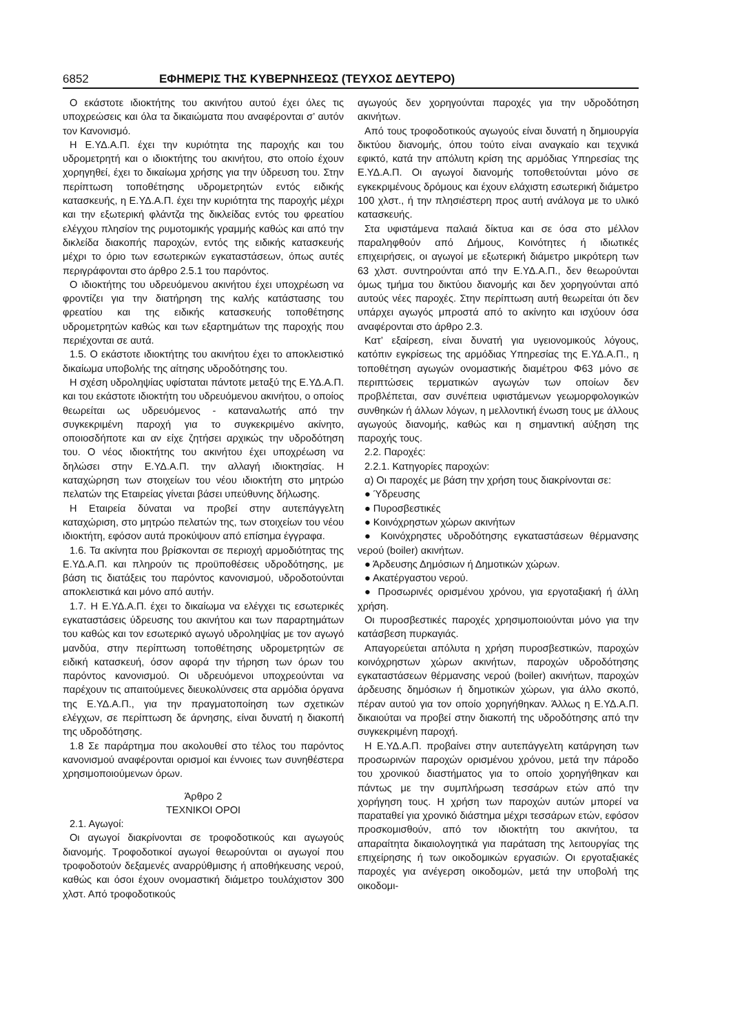6852 ΕΦΗΜΕΡΙΣ ΤΗΣ ΚΥΒΕΡΝΗΣΕΩΣ (ΤΕΥΧΟΣ ΔΕΥΤΕΡΟ)
Ο εκάστοτε ιδιοκτήτης του ακινήτου αυτού έχει όλες τις υποχρεώσεις και όλα τα δικαιώματα που αναφέρονται σ’ αυτόν τον Κανονισμό.
Η Ε.ΥΔ.Α.Π. έχει την κυριότητα της παροχής και του υδρομετρητή και ο ιδιοκτήτης του ακινήτου, στο οποίο έχουν χορηγηθεί, έχει το δικαίωμα χρήσης για την ύδρευση του. Στην περίπτωση τοποθέτησης υδρομετρητών εντός ειδικής κατασκευής, η Ε.ΥΔ.Α.Π. έχει την κυριότητα της παροχής μέχρι και την εξωτερική φλάντζα της δικλείδας εντός του φρεατίου ελέγχου πλησίον της ρυμοτομικής γραμμής καθώς και από την δικλείδα διακοπής παροχών, εντός της ειδικής κατασκευής μέχρι το όριο των εσωτερικών εγκαταστάσεων, όπως αυτές περιγράφονται στο άρθρο 2.5.1 του παρόντος.
Ο ιδιοκτήτης του υδρευόμενου ακινήτου έχει υποχρέωση να φροντίζει για την διατήρηση της καλής κατάστασης του φρεατίου και της ειδικής κατασκευής τοποθέτησης υδρομετρητών καθώς και των εξαρτημάτων της παροχής που περιέχονται σε αυτά.
1.5. Ο εκάστοτε ιδιοκτήτης του ακινήτου έχει το αποκλειστικό δικαίωμα υποβολής της αίτησης υδροδότησης του.
Η σχέση υδροληψίας υφίσταται πάντοτε μεταξύ της Ε.ΥΔ.Α.Π. και του εκάστοτε ιδιοκτήτη του υδρευόμενου ακινήτου, ο οποίος θεωρείται ως υδρευόμενος - καταναλωτής από την συγκεκριμένη παροχή για το συγκεκριμένο ακίνητο, οποιοσδήποτε και αν είχε ζητήσει αρχικώς την υδροδότηση του. Ο νέος ιδιοκτήτης του ακινήτου έχει υποχρέωση να δηλώσει στην Ε.ΥΔ.Α.Π. την αλλαγή ιδιοκτησίας. Η καταχώρηση των στοιχείων του νέου ιδιοκτήτη στο μητρώο πελατών της Εταιρείας γίνεται βάσει υπεύθυνης δήλωσης.
Η Εταιρεία δύναται να προβεί στην αυτεπάγγελτη καταχώριση, στο μητρώο πελατών της, των στοιχείων του νέου ιδιοκτήτη, εφόσον αυτά προκύψουν από επίσημα έγγραφα.
1.6. Τα ακίνητα που βρίσκονται σε περιοχή αρμοδιότητας της Ε.ΥΔ.Α.Π. και πληρούν τις προϋποθέσεις υδροδότησης, με βάση τις διατάξεις του παρόντος κανονισμού, υδροδοτούνται αποκλειστικά και μόνο από αυτήν.
1.7. Η Ε.ΥΔ.Α.Π. έχει το δικαίωμα να ελέγχει τις εσωτερικές εγκαταστάσεις ύδρευσης του ακινήτου και των παραρτημάτων του καθώς και τον εσωτερικό αγωγό υδροληψίας με τον αγωγό μανδύα, στην περίπτωση τοποθέτησης υδρομετρητών σε ειδική κατασκευή, όσον αφορά την τήρηση των όρων του παρόντος κανονισμού. Οι υδρευόμενοι υποχρεούνται να παρέχουν τις απαιτούμενες διευκολύνσεις στα αρμόδια όργανα της Ε.ΥΔ.Α.Π., για την πραγματοποίηση των σχετικών ελέγχων, σε περίπτωση δε άρνησης, είναι δυνατή η διακοπή της υδροδότησης.
1.8 Σε παράρτημα που ακολουθεί στο τέλος του παρόντος κανονισμού αναφέρονται ορισμοί και έννοιες των συνηθέστερα χρησιμοποιούμενων όρων.
Άρθρο 2
ΤΕΧΝΙΚΟΙ ΟΡΟΙ
2.1. Αγωγοί:
Οι αγωγοί διακρίνονται σε τροφοδοτικούς και αγωγούς διανομής. Τροφοδοτικοί αγωγοί θεωρούνται οι αγωγοί που τροφοδοτούν δεξαμενές αναρρύθμισης ή αποθήκευσης νερού, καθώς και όσοι έχουν ονομαστική διάμετρο τουλάχιστον 300 χλστ. Από τροφοδοτικούς
αγωγούς δεν χορηγούνται παροχές για την υδροδότηση ακινήτων.
Από τους τροφοδοτικούς αγωγούς είναι δυνατή η δημιουργία δικτύου διανομής, όπου τούτο είναι αναγκαίο και τεχνικά εφικτό, κατά την απόλυτη κρίση της αρμόδιας Υπηρεσίας της Ε.ΥΔ.Α.Π. Οι αγωγοί διανομής τοποθετούνται μόνο σε εγκεκριμένους δρόμους και έχουν ελάχιστη εσωτερική διάμετρο 100 χλστ., ή την πλησιέστερη προς αυτή ανάλογα με το υλικό κατασκευής.
Στα υφιστάμενα παλαιά δίκτυα και σε όσα στο μέλλον παραληφθούν από Δήμους, Κοινότητες ή ιδιωτικές επιχειρήσεις, οι αγωγοί με εξωτερική διάμετρο μικρότερη των 63 χλστ. συντηρούνται από την Ε.ΥΔ.Α.Π., δεν θεωρούνται όμως τμήμα του δικτύου διανομής και δεν χορηγούνται από αυτούς νέες παροχές. Στην περίπτωση αυτή θεωρείται ότι δεν υπάρχει αγωγός μπροστά από το ακίνητο και ισχύουν όσα αναφέρονται στο άρθρο 2.3.
Κατ’ εξαίρεση, είναι δυνατή για υγειονομικούς λόγους, κατόπιν εγκρίσεως της αρμόδιας Υπηρεσίας της Ε.ΥΔ.Α.Π., η τοποθέτηση αγωγών ονομαστικής διαμέτρου Φ63 μόνο σε περιπτώσεις τερματικών αγωγών των οποίων δεν προβλέπεται, σαν συνέπεια υφιστάμενων γεωμορφολογικών συνθηκών ή άλλων λόγων, η μελλοντική ένωση τους με άλλους αγωγούς διανομής, καθώς και η σημαντική αύξηση της παροχής τους.
2.2. Παροχές:
2.2.1. Κατηγορίες παροχών:
α) Οι παροχές με βάση την χρήση τους διακρίνονται σε:
● Ύδρευσης
● Πυροσβεστικές
● Κοινόχρηστων χώρων ακινήτων
● Κοινόχρηστες υδροδότησης εγκαταστάσεων θέρμανσης νερού (boiler) ακινήτων.
● Άρδευσης Δημόσιων ή Δημοτικών χώρων.
● Ακατέργαστου νερού.
● Προσωρινές ορισμένου χρόνου, για εργοταξιακή ή άλλη χρήση.
Οι πυροσβεστικές παροχές χρησιμοποιούνται μόνο για την κατάσβεση πυρκαγιάς.
Απαγορεύεται απόλυτα η χρήση πυροσβεστικών, παροχών κοινόχρηστων χώρων ακινήτων, παροχών υδροδότησης εγκαταστάσεων θέρμανσης νερού (boiler) ακινήτων, παροχών άρδευσης δημόσιων ή δημοτικών χώρων, για άλλο σκοπό, πέραν αυτού για τον οποίο χορηγήθηκαν. Άλλως η Ε.ΥΔ.Α.Π. δικαιούται να προβεί στην διακοπή της υδροδότησης από την συγκεκριμένη παροχή.
Η Ε.ΥΔ.Α.Π. προβαίνει στην αυτεπάγγελτη κατάργηση των προσωρινών παροχών ορισμένου χρόνου, μετά την πάροδο του χρονικού διαστήματος για το οποίο χορηγήθηκαν και πάντως με την συμπλήρωση τεσσάρων ετών από την χορήγηση τους. Η χρήση των παροχών αυτών μπορεί να παραταθεί για χρονικό διάστημα μέχρι τεσσάρων ετών, εφόσον προσκομισθούν, από τον ιδιοκτήτη του ακινήτου, τα απαραίτητα δικαιολογητικά για παράταση της λειτουργίας της επιχείρησης ή των οικοδομικών εργασιών. Οι εργοταξιακές παροχές για ανέγερση οικοδομών, μετά την υποβολή της οικοδομι-